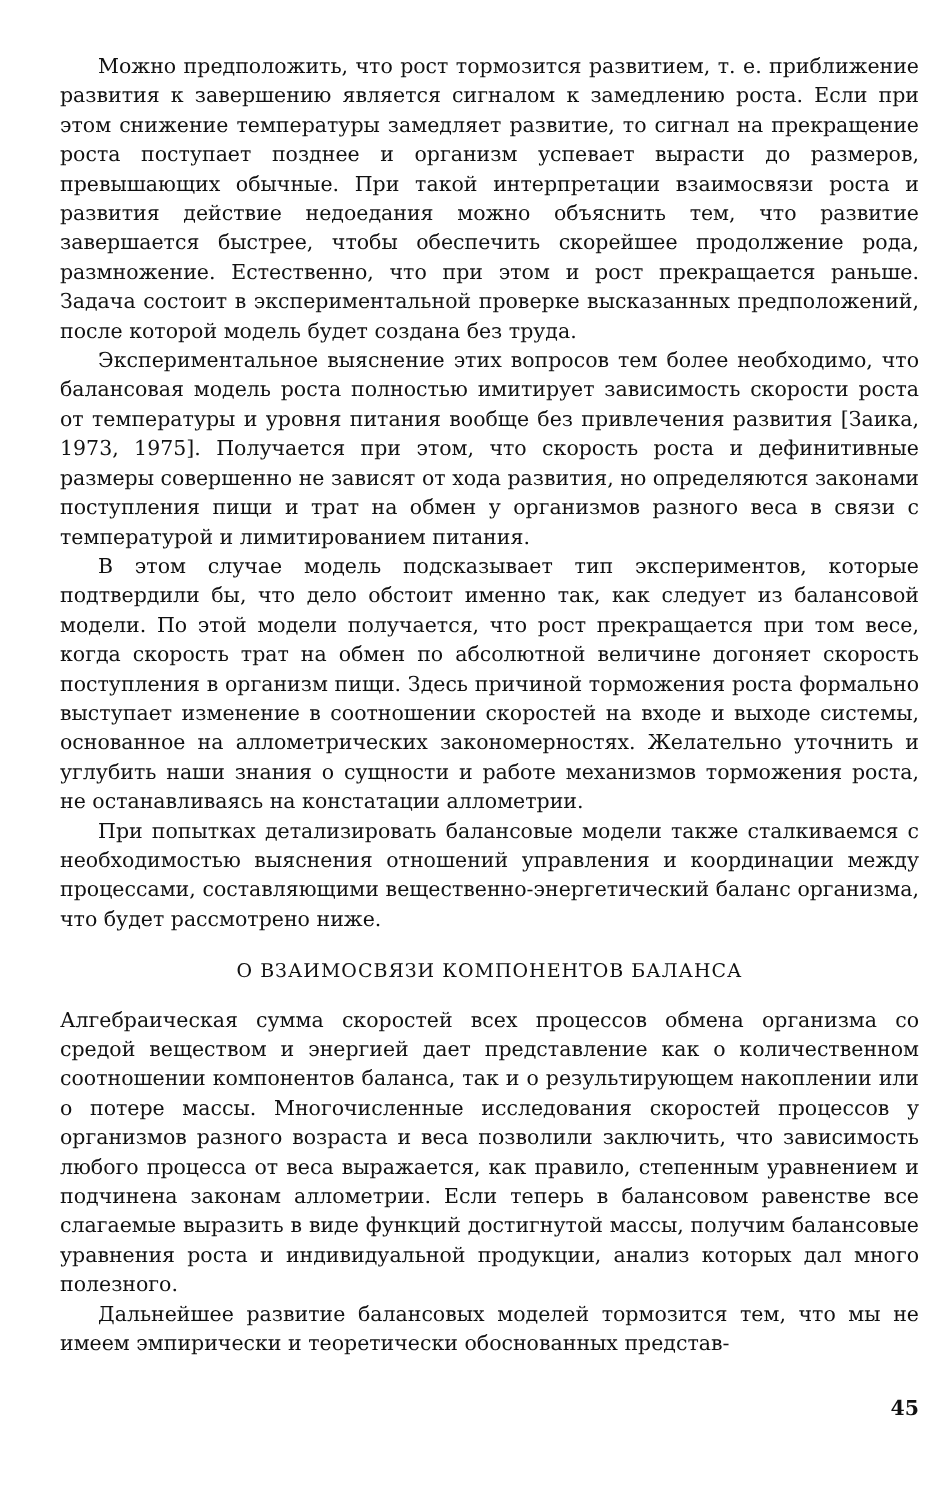Можно предположить, что рост тормозится развитием, т. е. приближение развития к завершению является сигналом к замедлению роста. Если при этом снижение температуры замедляет развитие, то сигнал на прекращение роста поступает позднее и организм успевает вырасти до размеров, превышающих обычные. При такой интерпретации взаимосвязи роста и развития действие недоедания можно объяснить тем, что развитие завершается быстрее, чтобы обеспечить скорейшее продолжение рода, размножение. Естественно, что при этом и рост прекращается раньше. Задача состоит в экспериментальной проверке высказанных предположений, после которой модель будет создана без труда.
Экспериментальное выяснение этих вопросов тем более необходимо, что балансовая модель роста полностью имитирует зависимость скорости роста от температуры и уровня питания вообще без привлечения развития [Заика, 1973, 1975]. Получается при этом, что скорость роста и дефинитивные размеры совершенно не зависят от хода развития, но определяются законами поступления пищи и трат на обмен у организмов разного веса в связи с температурой и лимитированием питания.
В этом случае модель подсказывает тип экспериментов, которые подтвердили бы, что дело обстоит именно так, как следует из балансовой модели. По этой модели получается, что рост прекращается при том весе, когда скорость трат на обмен по абсолютной величине догоняет скорость поступления в организм пищи. Здесь причиной торможения роста формально выступает изменение в соотношении скоростей на входе и выходе системы, основанное на аллометрических закономерностях. Желательно уточнить и углубить наши знания о сущности и работе механизмов торможения роста, не останавливаясь на констатации аллометрии.
При попытках детализировать балансовые модели также сталкиваемся с необходимостью выяснения отношений управления и координации между процессами, составляющими вещественно-энергетический баланс организма, что будет рассмотрено ниже.
О ВЗАИМОСВЯЗИ КОМПОНЕНТОВ БАЛАНСА
Алгебраическая сумма скоростей всех процессов обмена организма со средой веществом и энергией дает представление как о количественном соотношении компонентов баланса, так и о результирующем накоплении или о потере массы. Многочисленные исследования скоростей процессов у организмов разного возраста и веса позволили заключить, что зависимость любого процесса от веса выражается, как правило, степенным уравнением и подчинена законам аллометрии. Если теперь в балансовом равенстве все слагаемые выразить в виде функций достигнутой массы, получим балансовые уравнения роста и индивидуальной продукции, анализ которых дал много полезного.
Дальнейшее развитие балансовых моделей тормозится тем, что мы не имеем эмпирически и теоретически обоснованных представ-
45